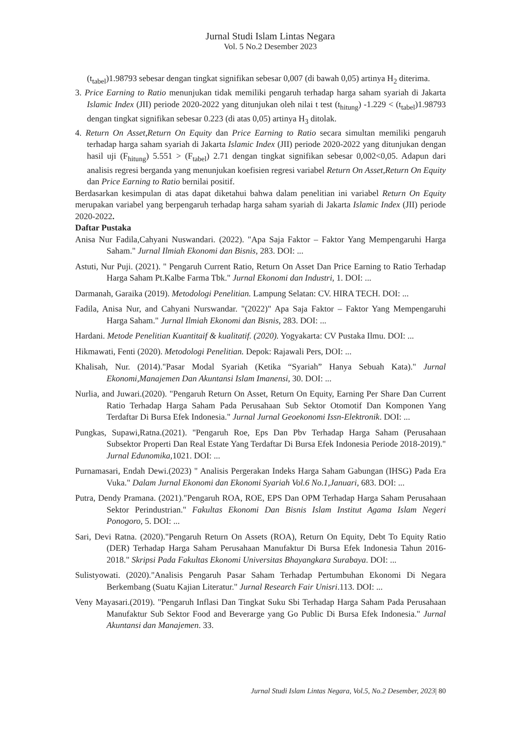Jurnal Studi Islam Lintas Negara
Vol. 5 No.2 Desember 2023
(t<sub>tabel</sub>)1.98793 sebesar dengan tingkat signifikan sebesar 0,007 (di bawah 0,05) artinya H<sub>2</sub> diterima.
3. Price Earning to Ratio menunjukan tidak memiliki pengaruh terhadap harga saham syariah di Jakarta Islamic Index (JII) periode 2020-2022 yang ditunjukan oleh nilai t test (t<sub>hitung</sub>) -1.229 < (t<sub>tabel</sub>)1.98793 dengan tingkat signifikan sebesar 0.223 (di atas 0,05) artinya H<sub>3</sub> ditolak.
4. Return On Asset,Return On Equity dan Price Earning to Ratio secara simultan memiliki pengaruh terhadap harga saham syariah di Jakarta Islamic Index (JII) periode 2020-2022 yang ditunjukan dengan hasil uji (F<sub>hitung</sub>) 5.551 > (F<sub>tabel</sub>) 2.71 dengan tingkat signifikan sebesar 0,002<0,05. Adapun dari analisis regresi berganda yang menunjukan koefisien regresi variabel Return On Asset,Return On Equity dan Price Earning to Ratio bernilai positif.
Berdasarkan kesimpulan di atas dapat diketahui bahwa dalam penelitian ini variabel Return On Equity merupakan variabel yang berpengaruh terhadap harga saham syariah di Jakarta Islamic Index (JII) periode 2020-2022.
Daftar Pustaka
Anisa Nur Fadila,Cahyani Nuswandari. (2022). "Apa Saja Faktor – Faktor Yang Mempengaruhi Harga Saham." Jurnal Ilmiah Ekonomi dan Bisnis, 283. DOI: ...
Astuti, Nur Puji. (2021). " Pengaruh Current Ratio, Return On Asset Dan Price Earning to Ratio Terhadap Harga Saham Pt.Kalbe Farma Tbk." Jurnal Ekonomi dan Industri, 1. DOI: ...
Darmanah, Garaika (2019). Metodologi Penelitian. Lampung Selatan: CV. HIRA TECH. DOI: ...
Fadila, Anisa Nur, and Cahyani Nurswandar. "(2022)" Apa Saja Faktor – Faktor Yang Mempengaruhi Harga Saham." Jurnal Ilmiah Ekonomi dan Bisnis, 283. DOI: ...
Hardani. Metode Penelitian Kuantitaif & kualitatif. (2020). Yogyakarta: CV Pustaka Ilmu. DOI: ...
Hikmawati, Fenti (2020). Metodologi Penelitian. Depok: Rajawali Pers, DOI: ...
Khalisah, Nur. (2014)."Pasar Modal Syariah (Ketika “Syariah” Hanya Sebuah Kata)." Jurnal Ekonomi,Manajemen Dan Akuntansi Islam Imanensi, 30. DOI: ...
Nurlia, and Juwari.(2020). "Pengaruh Return On Asset, Return On Equity, Earning Per Share Dan Current Ratio Terhadap Harga Saham Pada Perusahaan Sub Sektor Otomotif Dan Komponen Yang Terdaftar Di Bursa Efek Indonesia." Jurnal Jurnal Geoekonomi Issn-Elektronik. DOI: ...
Pungkas, Supawi,Ratna.(2021). "Pengaruh Roe, Eps Dan Pbv Terhadap Harga Saham (Perusahaan Subsektor Properti Dan Real Estate Yang Terdaftar Di Bursa Efek Indonesia Periode 2018-2019)." Jurnal Edunomika,1021. DOI: ...
Purnamasari, Endah Dewi.(2023) " Analisis Pergerakan Indeks Harga Saham Gabungan (IHSG) Pada Era Vuka." Dalam Jurnal Ekonomi dan Ekonomi Syariah Vol.6 No.1,Januari, 683. DOI: ...
Putra, Dendy Pramana. (2021)."Pengaruh ROA, ROE, EPS Dan OPM Terhadap Harga Saham Perusahaan Sektor Perindustrian." Fakultas Ekonomi Dan Bisnis Islam Institut Agama Islam Negeri Ponogoro, 5. DOI: ...
Sari, Devi Ratna. (2020)."Pengaruh Return On Assets (ROA), Return On Equity, Debt To Equity Ratio (DER) Terhadap Harga Saham Perusahaan Manufaktur Di Bursa Efek Indonesia Tahun 2016-2018." Skripsi Pada Fakultas Ekonomi Universitas Bhayangkara Surabaya. DOI: ...
Sulistyowati. (2020)."Analisis Pengaruh Pasar Saham Terhadap Pertumbuhan Ekonomi Di Negara Berkembang (Suatu Kajian Literatur." Jurnal Research Fair Unisri.113. DOI: ...
Veny Mayasari.(2019). "Pengaruh Inflasi Dan Tingkat Suku Sbi Terhadap Harga Saham Pada Perusahaan Manufaktur Sub Sektor Food and Beverarge yang Go Public Di Bursa Efek Indonesia." Jurnal Akuntansi dan Manajemen. 33.
Jurnal Studi Islam Lintas Negara, Vol.5, No.2 Desember, 2023| 80